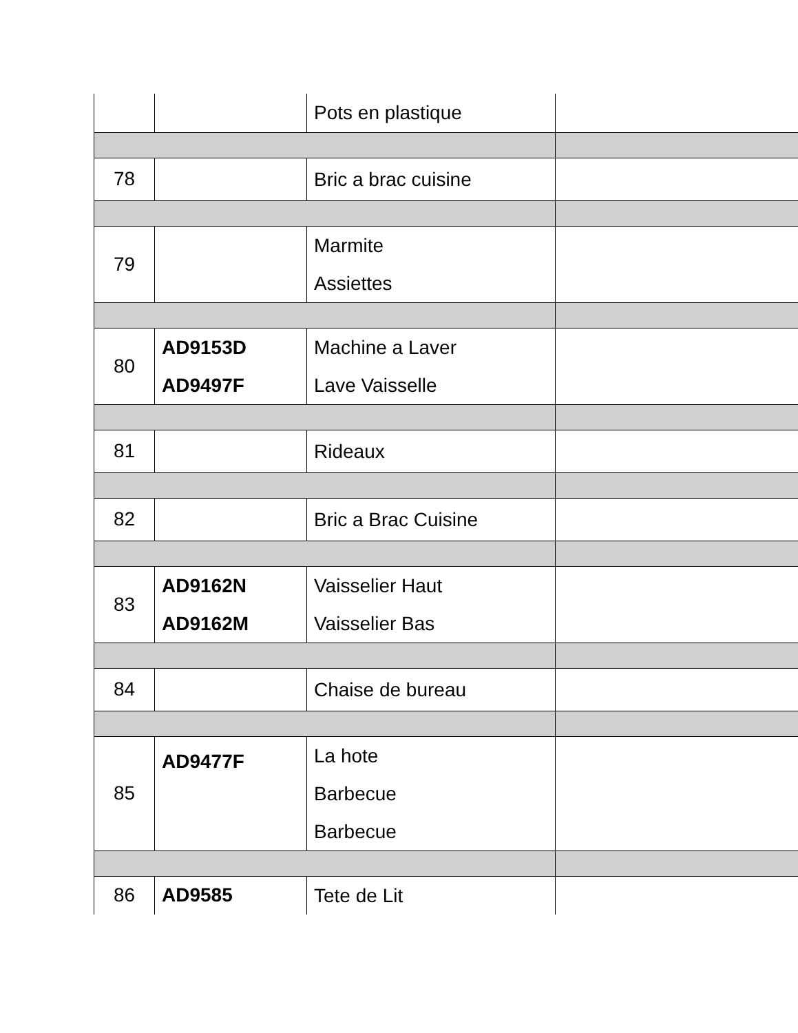| | | Pots en plastique | |
| 78 | | Bric a brac cuisine | |
| 79 | | Marmite Assiettes | |
| 80 | AD9153D AD9497F | Machine a Laver Lave Vaisselle | |
| 81 | | Rideaux | |
| 82 | | Bric a Brac Cuisine | |
| 83 | AD9162N AD9162M | Vaisselier Haut Vaisselier Bas | |
| 84 | | Chaise de bureau | |
| 85 | AD9477F | La hote Barbecue Barbecue | |
| 86 | AD9585 | Tete de Lit | |